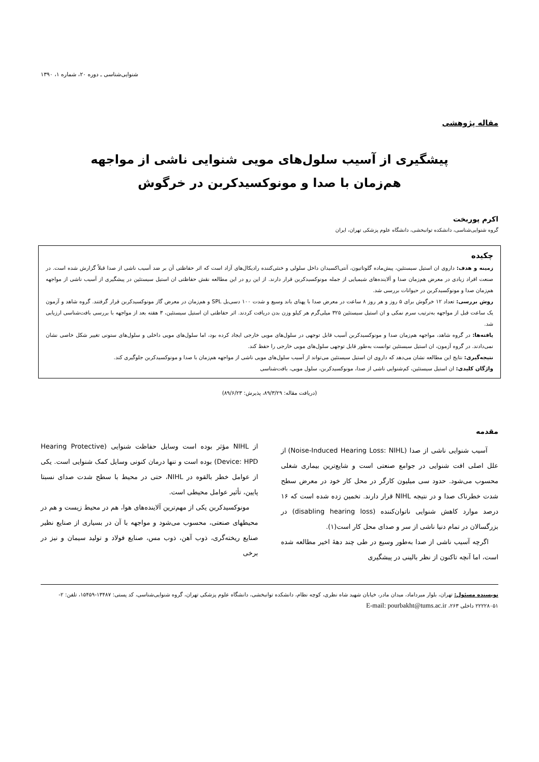شنوایی‌شناسی ـ دوره ۲۰، شماره ۱، ۱۳۹۰
مقاله پژوهشی
پیشگیری از آسیب سلول‌های مویی شنوایی ناشی از مواجهه هم‌زمان با صدا و مونوکسیدکربن در خرگوش
اکرم پوربخت
گروه شنوایی‌شناسی، دانشکده توانبخشی، دانشگاه علوم پزشکی تهران، ایران
چکیده
زمینه و هدف: داروی ان استیل سیستئین، پیش‌ماده گلوتاتیون، آنتی‌اکسیدان داخل سلولی و خنثی‌کننده رادیکال‌های آزاد است که اثر حفاظتی آن بر ضد آسیب ناشی از صدا قبلاً گزارش شده است. در صنعت افراد زیادی در معرض هم‌زمان صدا و آلاینده‌های شیمیایی از جمله مونوکسیدکربن قرار دارند. از این رو در این مطالعه نقش حفاظتی ان استیل سیستئین در پیشگیری از آسیب ناشی از مواجهه هم‌زمان صدا و مونوکسیدکربن در حیوانات بررسی شد.
روش بررسی: تعداد ۱۲ خرگوش برای ۵ روز و هر روز ۸ ساعت در معرض صدا با پهنای باند وسیع و شدت ۱۰۰ دسی‌بل SPL و هم‌زمان در معرض گاز مونوکسیدکربن قرار گرفتند. گروه شاهد و آزمون یک ساعت قبل از مواجهه به‌ترتیب سرم نمکی و ان استیل سیستئین ۳۲۵ میلی‌گرم هر کیلو وزن بدن دریافت کردند. اثر حفاظتی ان استیل سیستئین، ۳ هفته بعد از مواجهه با بررسی بافت‌شناسی ارزیابی شد.
یافته‌ها: در گروه شاهد، مواجهه هم‌زمان صدا و مونوکسیدکربن آسیب قابل توجهی در سلول‌های مویی خارجی ایجاد کرده بود، اما سلول‌های مویی داخلی و سلول‌های ستونی تغییر شکل خاصی نشان نمی‌دادند. در گروه آزمون، ان استیل سیستئین توانست به‌طور قابل توجهی سلول‌های مویی خارجی را حفظ کند.
نتیجه‌گیری: نتایج این مطالعه نشان می‌دهد که داروی ان استیل سیستئین می‌تواند از آسیب سلول‌های مویی ناشی از مواجهه هم‌زمان با صدا و مونوکسیدکربن جلوگیری کند.
واژگان کلیدی: ان استیل سیستئین، کم‌شنوایی ناشی از صدا، مونوکسیدکربن، سلول مویی، بافت‌شناسی
(دریافت مقاله: ۸۹/۳/۲۹، پذیرش: ۸۹/۶/۲۳)
مقدمه
آسیب شنوایی ناشی از صدا (Noise-Induced Hearing Loss: NIHL) از علل اصلی افت شنوایی در جوامع صنعتی است و شایع‌ترین بیماری شغلی محسوب می‌شود. حدود سی میلیون کارگر در محل کار خود در معرض سطح شدت خطرناک صدا و در نتیجه NIHL قرار دارند. تخمین زده شده است که ۱۶ درصد موارد کاهش شنوایی ناتوان‌کننده (disabling hearing loss) در بزرگسالان در تمام دنیا ناشی از سر و صدای محل کار است(۱).
اگرچه آسیب ناشی از صدا به‌طور وسیع در طی چند دههٔ اخیر مطالعه شده است، اما آنچه تاکنون از نظر بالینی در پیشگیری
از NIHL مؤثر بوده است وسایل حفاظت شنوایی (Hearing Protective Device: HPD) بوده است و تنها درمان کنونی وسایل کمک شنوایی است. یکی از عوامل خطر بالقوه در NIHL، حتی در محیط با سطح شدت صدای نسبتا پایین، تأثیر عوامل محیطی است.
مونوکسیدکربن یکی از مهم‌ترین آلاینده‌های هوا، هم در محیط زیست و هم در محیطهای صنعتی، محسوب می‌شود و مواجهه با آن در بسیاری از صنایع نظیر صنایع ریخته‌گری، ذوب آهن، ذوب مس، صنایع فولاد و تولید سیمان و نیز در برخی
نویسنده مسئول: تهران، بلوار میرداماد، میدان مادر، خیابان شهید شاه نظری، کوچه نظام، دانشکده توانبخشی، دانشگاه علوم پزشکی تهران، گروه شنوایی‌شناسی، کد پستی: ۱۳۴۸۷-۱۵۴۵۹، تلفن: ۲- ۲۲۲۲۸۰۵۱ داخلی ۲۶۳، E-mail: pourbakht@tums.ac.ir